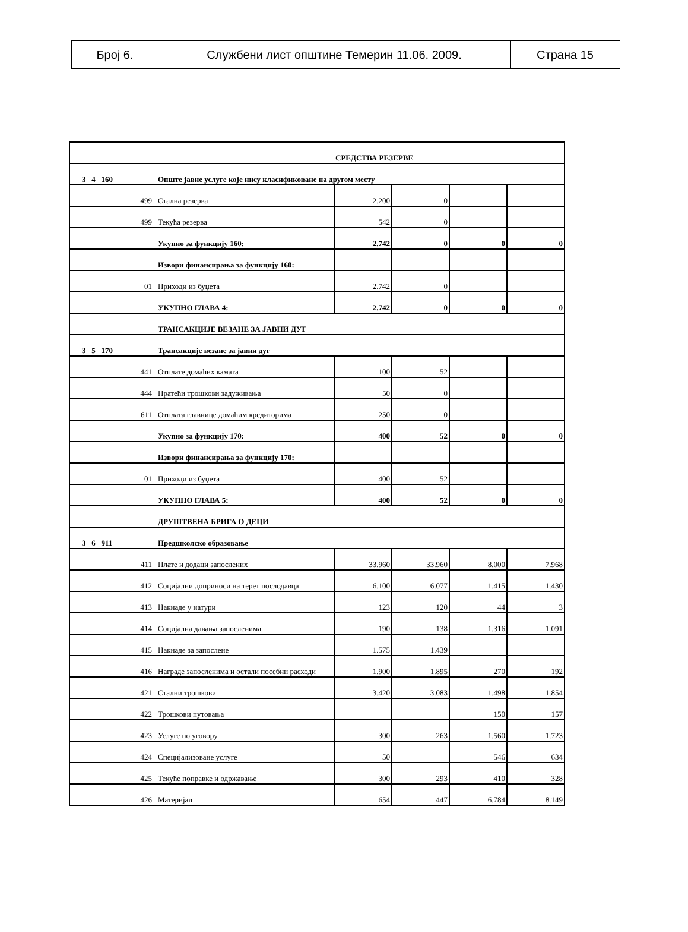| Број 6. | Службени лист општине Темерин 11.06. 2009. | Страна 15 |
| | | СРЕДСТВА РЕЗЕРВЕ | | | |
| 3 4 160 | Опште јавне услуге које нису класификоване на другом месту | | | | |
| 499 | Стална резерва | 2.200 | 0 | | |
| 499 | Текућа резерва | 542 | 0 | | |
| | Укупно за функцију 160: | 2.742 | 0 | 0 | 0 |
| | Извори финансирања за функцију 160: | | | | |
| 01 | Приходи из буџета | 2.742 | 0 | | |
| | УКУПНО ГЛАВА 4: | 2.742 | 0 | 0 | 0 |
| | ТРАНСАКЦИЈЕ ВЕЗАНЕ ЗА ЈАВНИ ДУГ | | | | |
| 3 5 170 | Трансакције везане за јавни дуг | | | | |
| 441 | Отплате домаћих камата | 100 | 52 | | |
| 444 | Пратећи трошкови задуживања | 50 | 0 | | |
| 611 | Отплата главнице домаћим кредиторима | 250 | 0 | | |
| | Укупно за функцију 170: | 400 | 52 | 0 | 0 |
| | Извори финансирања за функцију 170: | | | | |
| 01 | Приходи из буџета | 400 | 52 | | |
| | УКУПНО ГЛАВА 5: | 400 | 52 | 0 | 0 |
| | ДРУШТВЕНА БРИГА О ДЕЦИ | | | | |
| 3 6 911 | Предшколско образовање | | | | |
| 411 | Плате и додаци запослених | 33.960 | 33.960 | 8.000 | 7.968 |
| 412 | Социјални доприноси на терет послодавца | 6.100 | 6.077 | 1.415 | 1.430 |
| 413 | Накнаде у натури | 123 | 120 | 44 | 3 |
| 414 | Социјална давања запосленима | 190 | 138 | 1.316 | 1.091 |
| 415 | Накнаде за запослене | 1.575 | 1.439 | | |
| 416 | Награде запосленима и остали посебни расходи | 1.900 | 1.895 | 270 | 192 |
| 421 | Стални трошкови | 3.420 | 3.083 | 1.498 | 1.854 |
| 422 | Трошкови путовања | | | 150 | 157 |
| 423 | Услуге по уговору | 300 | 263 | 1.560 | 1.723 |
| 424 | Специјализоване услуге | 50 | | 546 | 634 |
| 425 | Текуће поправке и одржавање | 300 | 293 | 410 | 328 |
| 426 | Материјал | 654 | 447 | 6.784 | 8.149 |